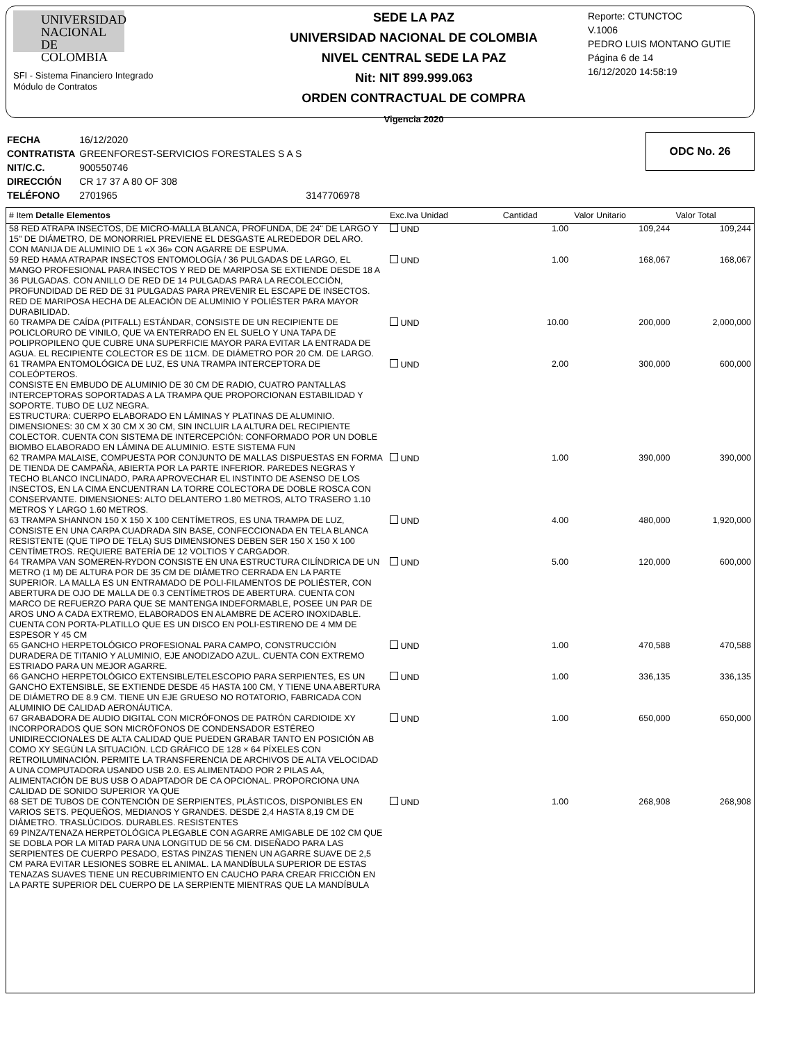UNIVERSIDAD
NACIONAL
DE COLOMBIA
SFI - Sistema Financiero Integrado
Módulo de Contratos
SEDE LA PAZ
UNIVERSIDAD NACIONAL DE COLOMBIA
NIVEL CENTRAL SEDE LA PAZ
Nit: NIT 899.999.063
ORDEN CONTRACTUAL DE COMPRA
Vigencia 2020
Reporte: CTUNCTOC
V.1006
PEDRO LUIS MONTANO GUTIE
Página 6 de 14
16/12/2020 14:58:19
| FECHA | 16/12/2020 | |
| CONTRATISTA | GREENFOREST-SERVICIOS FORESTALES S A S | |
| NIT/C.C. | 900550746 | |
| DIRECCIÓN | CR 17 37 A 80 OF 308 | |
| TELÉFONO | 2701965 | 3147706978 |
ODC No. 26
| # Item Detalle Elementos | Exc.Iva Unidad | Cantidad | Valor Unitario | Valor Total |
| --- | --- | --- | --- | --- |
| 58 RED ATRAPA INSECTOS, DE MICRO-MALLA BLANCA, PROFUNDA, DE 24" DE LARGO Y 15" DE DIÁMETRO, DE MONORRIEL PREVIENE EL DESGASTE ALREDEDOR DEL ARO. CON MANIJA DE ALUMINIO DE 1 «X 36» CON AGARRE DE ESPUMA. | UND | 1.00 | 109,244 | 109,244 |
| 59 RED HAMA ATRAPAR INSECTOS ENTOMOLOGÍA / 36 PULGADAS DE LARGO, EL MANGO PROFESIONAL PARA INSECTOS Y RED DE MARIPOSA SE EXTIENDE DESDE 18 A 36 PULGADAS. CON ANILLO DE RED DE 14 PULGADAS PARA LA RECOLECCIÓN, PROFUNDIDAD DE RED DE 31 PULGADAS PARA PREVENIR EL ESCAPE DE INSECTOS. RED DE MARIPOSA HECHA DE ALEACIÓN DE ALUMINIO Y POLIÉSTER PARA MAYOR DURABILIDAD. | UND | 1.00 | 168,067 | 168,067 |
| 60 TRAMPA DE CAÍDA (PITFALL) ESTÁNDAR, CONSISTE DE UN RECIPIENTE DE POLICLORURO DE VINILO, QUE VA ENTERRADO EN EL SUELO Y UNA TAPA DE POLIPROPILENO QUE CUBRE UNA SUPERFICIE MAYOR PARA EVITAR LA ENTRADA DE AGUA. EL RECIPIENTE COLECTOR ES DE 11CM. DE DIÁMETRO POR 20 CM. DE LARGO. | UND | 10.00 | 200,000 | 2,000,000 |
| 61 TRAMPA ENTOMOLÓGICA DE LUZ, ES UNA TRAMPA INTERCEPTORA DE COLEÓPTEROS. CONSISTE EN EMBUDO DE ALUMINIO DE 30 CM DE RADIO, CUATRO PANTALLAS INTERCEPTORAS SOPORTADAS A LA TRAMPA QUE PROPORCIONAN ESTABILIDAD Y SOPORTE. TUBO DE LUZ NEGRA. ESTRUCTURA: CUERPO ELABORADO EN LÁMINAS Y PLATINAS DE ALUMINIO. DIMENSIONES: 30 CM X 30 CM X 30 CM, SIN INCLUIR LA ALTURA DEL RECIPIENTE COLECTOR. CUENTA CON SISTEMA DE INTERCEPCIÓN: CONFORMADO POR UN DOBLE BIOMBO ELABORADO EN LÁMINA DE ALUMINIO. ESTE SISTEMA FUN | UND | 2.00 | 300,000 | 600,000 |
| 62 TRAMPA MALAISE, COMPUESTA POR CONJUNTO DE MALLAS DISPUESTAS EN FORMA DE TIENDA DE CAMPAÑA, ABIERTA POR LA PARTE INFERIOR. PAREDES NEGRAS Y TECHO BLANCO INCLINADO, PARA APROVECHAR EL INSTINTO DE ASENSO DE LOS INSECTOS, EN LA CIMA ENCUENTRAN LA TORRE COLECTORA DE DOBLE ROSCA CON CONSERVANTE. DIMENSIONES: ALTO DELANTERO 1.80 METROS, ALTO TRASERO 1.10 METROS Y LARGO 1.60 METROS. | UND | 1.00 | 390,000 | 390,000 |
| 63 TRAMPA SHANNON 150 X 150 X 100 CENTÍMETROS, ES UNA TRAMPA DE LUZ, CONSISTE EN UNA CARPA CUADRADA SIN BASE, CONFECCIONADA EN TELA BLANCA RESISTENTE (QUE TIPO DE TELA) SUS DIMENSIONES DEBEN SER 150 X 150 X 100 CENTÍMETROS. REQUIERE BATERÍA DE 12 VOLTIOS Y CARGADOR. | UND | 4.00 | 480,000 | 1,920,000 |
| 64 TRAMPA VAN SOMEREN-RYDON CONSISTE EN UNA ESTRUCTURA CILÍNDRICA DE UN METRO (1 M) DE ALTURA POR DE 35 CM DE DIÁMETRO CERRADA EN LA PARTE SUPERIOR. LA MALLA ES UN ENTRAMADO DE POLI-FILAMENTOS DE POLIÉSTER, CON ABERTURA DE OJO DE MALLA DE 0.3 CENTÍMETROS DE ABERTURA. CUENTA CON MARCO DE REFUERZO PARA QUE SE MANTENGA INDEFORMABLE, POSEE UN PAR DE AROS UNO A CADA EXTREMO, ELABORADOS EN ALAMBRE DE ACERO INOXIDABLE. CUENTA CON PORTA-PLATILLO QUE ES UN DISCO EN POLI-ESTIRENO DE 4 MM DE ESPESOR Y 45 CM | UND | 5.00 | 120,000 | 600,000 |
| 65 GANCHO HERPETOLÓGICO PROFESIONAL PARA CAMPO, CONSTRUCCIÓN DURADERA DE TITANIO Y ALUMINIO, EJE ANODIZADO AZUL. CUENTA CON EXTREMO ESTRIADO PARA UN MEJOR AGARRE. | UND | 1.00 | 470,588 | 470,588 |
| 66 GANCHO HERPETOLÓGICO EXTENSIBLE/TELESCOPIO PARA SERPIENTES, ES UN GANCHO EXTENSIBLE, SE EXTIENDE DESDE 45 HASTA 100 CM, Y TIENE UNA ABERTURA DE DIÁMETRO DE 8.9 CM. TIENE UN EJE GRUESO NO ROTATORIO, FABRICADA CON ALUMINIO DE CALIDAD AERONÁUTICA. | UND | 1.00 | 336,135 | 336,135 |
| 67 GRABADORA DE AUDIO DIGITAL CON MICRÓFONOS DE PATRÓN CARDIOIDE XY INCORPORADOS QUE SON MICRÓFONOS DE CONDENSADOR ESTÉREO UNIDIRECCIONALES DE ALTA CALIDAD QUE PUEDEN GRABAR TANTO EN POSICIÓN AB COMO XY SEGÚN LA SITUACIÓN. LCD GRÁFICO DE 128 × 64 PÍXELES CON RETROILUMINACIÓN. PERMITE LA TRANSFERENCIA DE ARCHIVOS DE ALTA VELOCIDAD A UNA COMPUTADORA USANDO USB 2.0. ES ALIMENTADO POR 2 PILAS AA, ALIMENTACIÓN DE BUS USB O ADAPTADOR DE CA OPCIONAL. PROPORCIONA UNA CALIDAD DE SONIDO SUPERIOR YA QUE | UND | 1.00 | 650,000 | 650,000 |
| 68 SET DE TUBOS DE CONTENCIÓN DE SERPIENTES, PLÁSTICOS, DISPONIBLES EN VARIOS SETS. PEQUEÑOS, MEDIANOS Y GRANDES. DESDE 2,4 HASTA 8,19 CM DE DIÁMETRO. TRASLÚCIDOS. DURABLES. RESISTENTES | UND | 1.00 | 268,908 | 268,908 |
| 69 PINZA/TENAZA HERPETOLÓGICA PLEGABLE CON AGARRE AMIGABLE DE 102 CM QUE SE DOBLA POR LA MITAD PARA UNA LONGITUD DE 56 CM. DISEÑADO PARA LAS SERPIENTES DE CUERPO PESADO, ESTAS PINZAS TIENEN UN AGARRE SUAVE DE 2,5 CM PARA EVITAR LESIONES SOBRE EL ANIMAL. LA MANDÍBULA SUPERIOR DE ESTAS TENAZAS SUAVES TIENE UN RECUBRIMIENTO EN CAUCHO PARA CREAR FRICCIÓN EN LA PARTE SUPERIOR DEL CUERPO DE LA SERPIENTE MIENTRAS QUE LA MANDÍBULA | | | | |